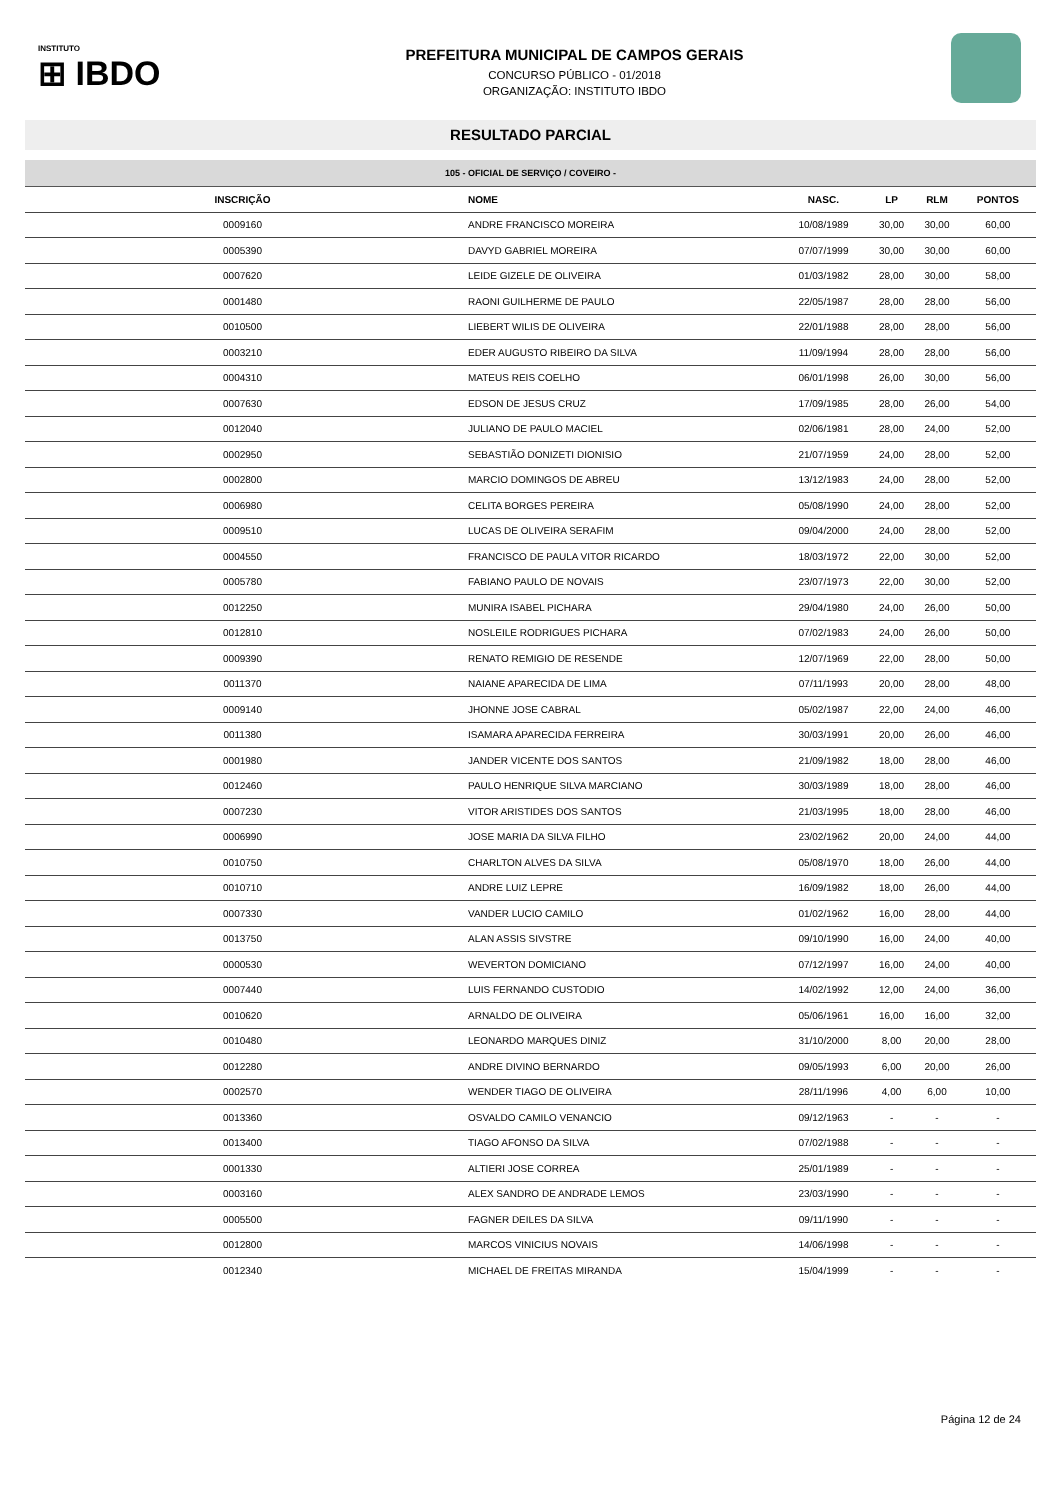INSTITUTO
⊞ IBDO
PREFEITURA MUNICIPAL DE CAMPOS GERAIS
CONCURSO PÚBLICO - 01/2018
ORGANIZAÇÃO: INSTITUTO IBDO
RESULTADO PARCIAL
105 - OFICIAL DE SERVIÇO / COVEIRO -
| INSCRIÇÃO | NOME | NASC. | LP | RLM | PONTOS |
| --- | --- | --- | --- | --- | --- |
| 0009160 | ANDRE FRANCISCO MOREIRA | 10/08/1989 | 30,00 | 30,00 | 60,00 |
| 0005390 | DAVYD GABRIEL MOREIRA | 07/07/1999 | 30,00 | 30,00 | 60,00 |
| 0007620 | LEIDE GIZELE DE OLIVEIRA | 01/03/1982 | 28,00 | 30,00 | 58,00 |
| 0001480 | RAONI GUILHERME DE PAULO | 22/05/1987 | 28,00 | 28,00 | 56,00 |
| 0010500 | LIEBERT WILIS DE OLIVEIRA | 22/01/1988 | 28,00 | 28,00 | 56,00 |
| 0003210 | EDER AUGUSTO RIBEIRO DA SILVA | 11/09/1994 | 28,00 | 28,00 | 56,00 |
| 0004310 | MATEUS REIS COELHO | 06/01/1998 | 26,00 | 30,00 | 56,00 |
| 0007630 | EDSON DE JESUS CRUZ | 17/09/1985 | 28,00 | 26,00 | 54,00 |
| 0012040 | JULIANO DE PAULO MACIEL | 02/06/1981 | 28,00 | 24,00 | 52,00 |
| 0002950 | SEBASTIÃO DONIZETI DIONISIO | 21/07/1959 | 24,00 | 28,00 | 52,00 |
| 0002800 | MARCIO DOMINGOS DE ABREU | 13/12/1983 | 24,00 | 28,00 | 52,00 |
| 0006980 | CELITA BORGES PEREIRA | 05/08/1990 | 24,00 | 28,00 | 52,00 |
| 0009510 | LUCAS DE OLIVEIRA SERAFIM | 09/04/2000 | 24,00 | 28,00 | 52,00 |
| 0004550 | FRANCISCO DE PAULA VITOR RICARDO | 18/03/1972 | 22,00 | 30,00 | 52,00 |
| 0005780 | FABIANO PAULO DE NOVAIS | 23/07/1973 | 22,00 | 30,00 | 52,00 |
| 0012250 | MUNIRA ISABEL PICHARA | 29/04/1980 | 24,00 | 26,00 | 50,00 |
| 0012810 | NOSLEILE RODRIGUES PICHARA | 07/02/1983 | 24,00 | 26,00 | 50,00 |
| 0009390 | RENATO REMIGIO DE RESENDE | 12/07/1969 | 22,00 | 28,00 | 50,00 |
| 0011370 | NAIANE APARECIDA DE LIMA | 07/11/1993 | 20,00 | 28,00 | 48,00 |
| 0009140 | JHONNE JOSE CABRAL | 05/02/1987 | 22,00 | 24,00 | 46,00 |
| 0011380 | ISAMARA APARECIDA FERREIRA | 30/03/1991 | 20,00 | 26,00 | 46,00 |
| 0001980 | JANDER VICENTE DOS SANTOS | 21/09/1982 | 18,00 | 28,00 | 46,00 |
| 0012460 | PAULO HENRIQUE SILVA MARCIANO | 30/03/1989 | 18,00 | 28,00 | 46,00 |
| 0007230 | VITOR ARISTIDES DOS SANTOS | 21/03/1995 | 18,00 | 28,00 | 46,00 |
| 0006990 | JOSE MARIA DA SILVA FILHO | 23/02/1962 | 20,00 | 24,00 | 44,00 |
| 0010750 | CHARLTON ALVES DA SILVA | 05/08/1970 | 18,00 | 26,00 | 44,00 |
| 0010710 | ANDRE LUIZ LEPRE | 16/09/1982 | 18,00 | 26,00 | 44,00 |
| 0007330 | VANDER LUCIO CAMILO | 01/02/1962 | 16,00 | 28,00 | 44,00 |
| 0013750 | ALAN ASSIS SIVSTRE | 09/10/1990 | 16,00 | 24,00 | 40,00 |
| 0000530 | WEVERTON DOMICIANO | 07/12/1997 | 16,00 | 24,00 | 40,00 |
| 0007440 | LUIS FERNANDO CUSTODIO | 14/02/1992 | 12,00 | 24,00 | 36,00 |
| 0010620 | ARNALDO DE OLIVEIRA | 05/06/1961 | 16,00 | 16,00 | 32,00 |
| 0010480 | LEONARDO MARQUES DINIZ | 31/10/2000 | 8,00 | 20,00 | 28,00 |
| 0012280 | ANDRE DIVINO BERNARDO | 09/05/1993 | 6,00 | 20,00 | 26,00 |
| 0002570 | WENDER TIAGO DE OLIVEIRA | 28/11/1996 | 4,00 | 6,00 | 10,00 |
| 0013360 | OSVALDO CAMILO VENANCIO | 09/12/1963 | - | - | - |
| 0013400 | TIAGO AFONSO DA SILVA | 07/02/1988 | - | - | - |
| 0001330 | ALTIERI JOSE CORREA | 25/01/1989 | - | - | - |
| 0003160 | ALEX SANDRO DE ANDRADE LEMOS | 23/03/1990 | - | - | - |
| 0005500 | FAGNER DEILES DA SILVA | 09/11/1990 | - | - | - |
| 0012800 | MARCOS VINICIUS NOVAIS | 14/06/1998 | - | - | - |
| 0012340 | MICHAEL DE FREITAS MIRANDA | 15/04/1999 | - | - | - |
Página 12 de 24